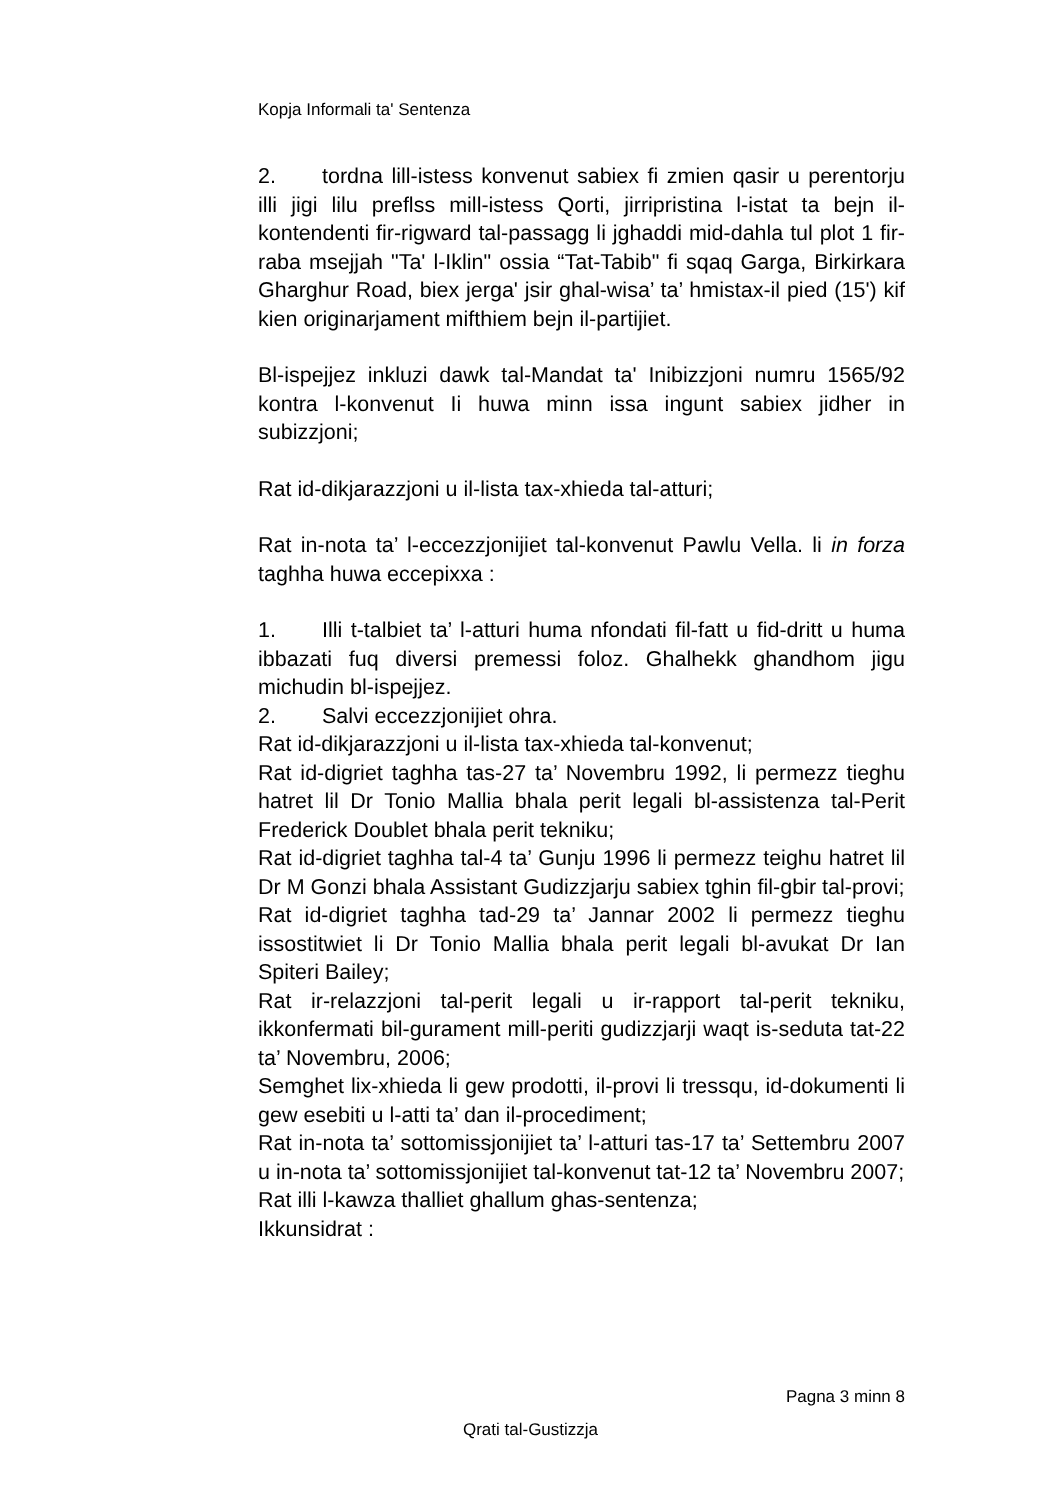Kopja Informali ta' Sentenza
2. tordna lill-istess konvenut sabiex fi zmien qasir u perentorju illi jigi lilu preflss mill-istess Qorti, jirripristina l-istat ta bejn il-kontendenti fir-rigward tal-passagg li jghaddi mid-dahla tul plot 1 fir-raba msejjah "Ta' l-Iklin" ossia “Tat-Tabib" fi sqaq Garga, Birkirkara Gharghur Road, biex jerga' jsir ghal-wisa’ ta’ hmistax-il pied (15') kif kien originarjament mifthiem bejn il-partijiet.
Bl-ispejjez inkluzi dawk tal-Mandat ta' Inibizzjoni numru 1565/92 kontra l-konvenut Ii huwa minn issa ingunt sabiex jidher in subizzjoni;
Rat id-dikjarazzjoni u il-lista tax-xhieda tal-atturi;
Rat in-nota ta’ l-eccezzjonijiet tal-konvenut Pawlu Vella. li in forza taghha huwa eccepixxa :
1. Illi t-talbiet ta’ l-atturi huma nfondati fil-fatt u fid-dritt u huma ibbazati fuq diversi premessi foloz. Ghalhekk ghandhom jigu michudin bl-ispejjez.
2. Salvi eccezzjonijiet ohra.
Rat id-dikjarazzjoni u il-lista tax-xhieda tal-konvenut;
Rat id-digriet taghha tas-27 ta’ Novembru 1992, li permezz tieghu hatret lil Dr Tonio Mallia bhala perit legali bl-assistenza tal-Perit Frederick Doublet bhala perit tekniku;
Rat id-digriet taghha tal-4 ta’ Gunju 1996 li permezz teighu hatret lil Dr M Gonzi bhala Assistant Gudizzjarju sabiex tghin fil-gbir tal-provi;
Rat id-digriet taghha tad-29 ta’ Jannar 2002 li permezz tieghu issostitwiet li Dr Tonio Mallia bhala perit legali bl-avukat Dr Ian Spiteri Bailey;
Rat ir-relazzjoni tal-perit legali u ir-rapport tal-perit tekniku, ikkonfermati bil-gurament mill-periti gudizzjarji waqt is-seduta tat-22 ta’ Novembru, 2006;
Semghet lix-xhieda li gew prodotti, il-provi li tressqu, id-dokumenti li gew esebiti u l-atti ta’ dan il-procediment;
Rat in-nota ta’ sottomissjonijiet ta’ l-atturi tas-17 ta’ Settembru 2007 u in-nota ta’ sottomissjonijiet tal-konvenut tat-12 ta’ Novembru 2007;
Rat illi l-kawza thalliet ghallum ghas-sentenza;
Ikkunsidrat :
Pagna 3 minn 8
Qrati tal-Gustizzja